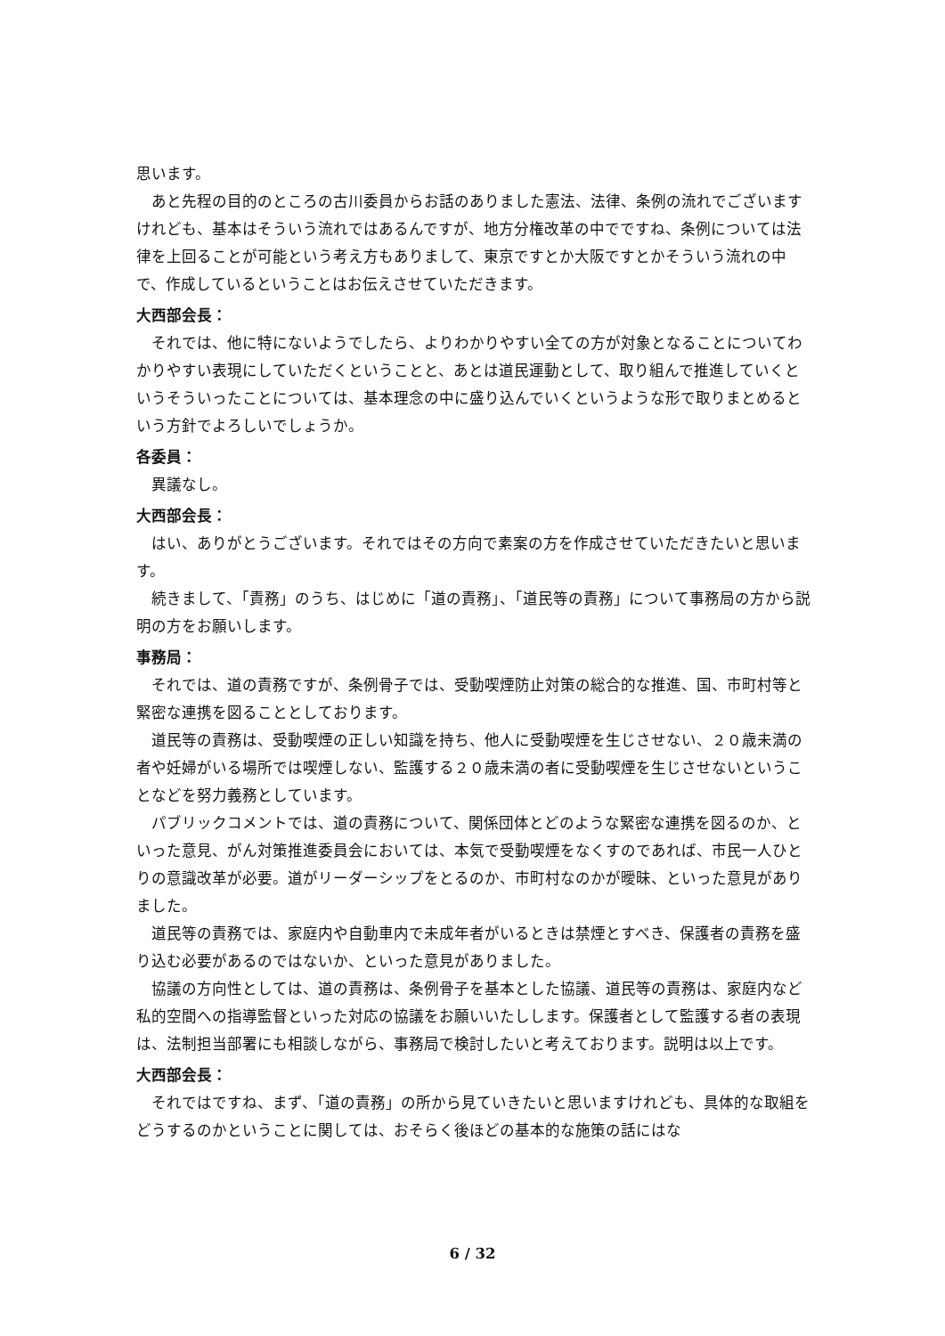思います。
あと先程の目的のところの古川委員からお話のありました憲法、法律、条例の流れでございますけれども、基本はそういう流れではあるんですが、地方分権改革の中でですね、条例については法律を上回ることが可能という考え方もありまして、東京ですとか大阪ですとかそういう流れの中で、作成しているということはお伝えさせていただきます。
大西部会長：
それでは、他に特にないようでしたら、よりわかりやすい全ての方が対象となることについてわかりやすい表現にしていただくということと、あとは道民運動として、取り組んで推進していくというそういったことについては、基本理念の中に盛り込んでいくというような形で取りまとめるという方針でよろしいでしょうか。
各委員：
異議なし。
大西部会長：
はい、ありがとうございます。それではその方向で素案の方を作成させていただきたいと思います。
続きまして、「責務」のうち、はじめに「道の責務」、「道民等の責務」について事務局の方から説明の方をお願いします。
事務局：
それでは、道の責務ですが、条例骨子では、受動喫煙防止対策の総合的な推進、国、市町村等と緊密な連携を図ることとしております。
道民等の責務は、受動喫煙の正しい知識を持ち、他人に受動喫煙を生じさせない、２０歳未満の者や妊婦がいる場所では喫煙しない、監護する２０歳未満の者に受動喫煙を生じさせないということなどを努力義務としています。
パブリックコメントでは、道の責務について、関係団体とどのような緊密な連携を図るのか、といった意見、がん対策推進委員会においては、本気で受動喫煙をなくすのであれば、市民一人ひとりの意識改革が必要。道がリーダーシップをとるのか、市町村なのかが曖昧、といった意見がありました。
道民等の責務では、家庭内や自動車内で未成年者がいるときは禁煙とすべき、保護者の責務を盛り込む必要があるのではないか、といった意見がありました。
協議の方向性としては、道の責務は、条例骨子を基本とした協議、道民等の責務は、家庭内など私的空間への指導監督といった対応の協議をお願いいたしします。保護者として監護する者の表現は、法制担当部署にも相談しながら、事務局で検討したいと考えております。説明は以上です。
大西部会長：
それではですね、まず、「道の責務」の所から見ていきたいと思いますけれども、具体的な取組をどうするのかということに関しては、おそらく後ほどの基本的な施策の話にはな
6 / 32